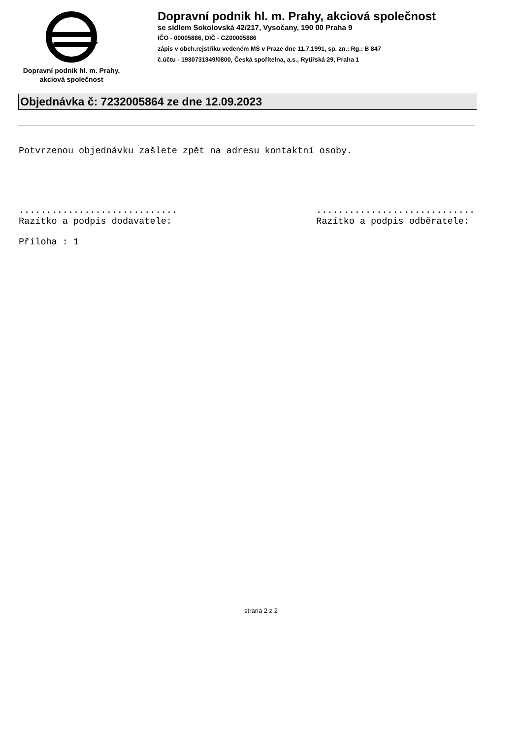Dopravní podnik hl. m. Prahy,
akciová společnost
Dopravní podnik hl. m. Prahy, akciová společnost
se sídlem Sokolovská 42/217, Vysočany, 190 00 Praha 9
IČO - 00005886, DIČ - CZ00005886
zápis v obch.rejstříku vedeném MS v Praze dne 11.7.1991, sp. zn.: Rg.: B 847
č.účtu - 1930731349/0800, Česká spořitelna, a.s., Rytířská 29, Praha 1
Objednávka č: 7232005864 ze dne 12.09.2023
Potvrzenou objednávku zašlete zpět na adresu kontaktní osoby.
.............................
Razítko a podpis dodavatele:
.............................
Razítko a podpis odběratele:
Příloha : 1
strana 2 z 2